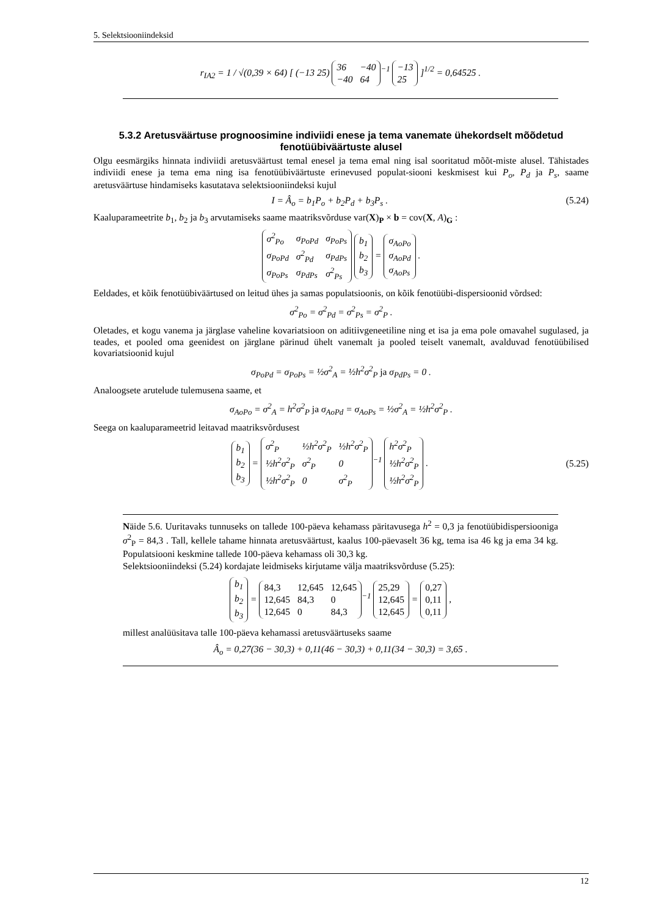5. Selektsiooniindeksid
r<sub>IA2</sub> = 1 / √(0,39 × 64) [ (−13 25)
| 36 | −40 |
| −40 | 64 |
<sup>−1</sup>
| −13 |
| 25 |
]<sup>1/2</sup> = 0,64525 .
5.3.2 Aretusväärtuse prognoosimine indiviidi enese ja tema vanemate ühekordselt mõõdetud fenotüübiväärtuste alusel
Olgu eesmärgiks hinnata indiviidi aretusväärtust temal enesel ja tema emal ning isal sooritatud mõõt-miste alusel. Tähistades indiviidi enese ja tema ema ning isa fenotüübiväärtuste erinevused populat-siooni keskmisest kui P<sub>o</sub>, P<sub>d</sub> ja P<sub>s</sub>, saame aretusväärtuse hindamiseks kasutatava selektsiooniindeksi kujul
I = Â<sub>o</sub> = b<sub>1</sub>P<sub>o</sub> + b<sub>2</sub>P<sub>d</sub> + b<sub>3</sub>P<sub>s</sub> . (5.24)
Kaaluparameetrite b<sub>1</sub>, b<sub>2</sub> ja b<sub>3</sub> arvutamiseks saame maatriksvõrduse var(X)<sub>P</sub> × b = cov(X, A)<sub>G</sub> :
| σ<sup>2</sup><sub>Po</sub> | σ<sub>PoPd</sub> | σ<sub>PoPs</sub> |
| σ<sub>PoPd</sub> | σ<sup>2</sup><sub>Pd</sub> | σ<sub>PdPs</sub> |
| σ<sub>PoPs</sub> | σ<sub>PdPs</sub> | σ<sup>2</sup><sub>Ps</sub> |
| b<sub>1</sub> |
| b<sub>2</sub> |
| b<sub>3</sub> |
=
| σ<sub>AoPo</sub> |
| σ<sub>AoPd</sub> |
| σ<sub>AoPs</sub> |
.
Eeldades, et kõik fenotüübiväärtused on leitud ühes ja samas populatsioonis, on kõik fenotüübi-dispersioonid võrdsed:
σ<sup>2</sup><sub>Po</sub> = σ<sup>2</sup><sub>Pd</sub> = σ<sup>2</sup><sub>Ps</sub> = σ<sup>2</sup><sub>P</sub> .
Oletades, et kogu vanema ja järglase vaheline kovariatsioon on aditiivgeneetiline ning et isa ja ema pole omavahel sugulased, ja teades, et pooled oma geenidest on järglane pärinud ühelt vanemalt ja pooled teiselt vanemalt, avalduvad fenotüübilised kovariatsioonid kujul
σ<sub>PoPd</sub> = σ<sub>PoPs</sub> = ½σ<sup>2</sup><sub>A</sub> = ½h<sup>2</sup>σ<sup>2</sup><sub>P</sub> ja σ<sub>PdPs</sub> = 0 .
Analoogsete arutelude tulemusena saame, et
σ<sub>AoPo</sub> = σ<sup>2</sup><sub>A</sub> = h<sup>2</sup>σ<sup>2</sup><sub>P</sub> ja σ<sub>AoPd</sub> = σ<sub>AoPs</sub> = ½σ<sup>2</sup><sub>A</sub> = ½h<sup>2</sup>σ<sup>2</sup><sub>P</sub> .
Seega on kaaluparameetrid leitavad maatriksvõrdusest
| b<sub>1</sub> |
| b<sub>2</sub> |
| b<sub>3</sub> |
=
| σ<sup>2</sup><sub>P</sub> | ½h<sup>2</sup>σ<sup>2</sup><sub>P</sub> | ½h<sup>2</sup>σ<sup>2</sup><sub>P</sub> |
| ½h<sup>2</sup>σ<sup>2</sup><sub>P</sub> | σ<sup>2</sup><sub>P</sub> | 0 |
| ½h<sup>2</sup>σ<sup>2</sup><sub>P</sub> | 0 | σ<sup>2</sup><sub>P</sub> |
<sup>−1</sup>
| h<sup>2</sup>σ<sup>2</sup><sub>P</sub> |
| ½h<sup>2</sup>σ<sup>2</sup><sub>P</sub> |
| ½h<sup>2</sup>σ<sup>2</sup><sub>P</sub> |
. (5.25)
Näide 5.6. Uuritavaks tunnuseks on tallede 100-päeva kehamass päritavusega h<sup>2</sup> = 0,3 ja fenotüübidispersiooniga σ<sup>2</sup><sub>P</sub> = 84,3 . Tall, kellele tahame hinnata aretusväärtust, kaalus 100-päevaselt 36 kg, tema isa 46 kg ja ema 34 kg. Populatsiooni keskmine tallede 100-päeva kehamass oli 30,3 kg.
Selektsiooniindeksi (5.24) kordajate leidmiseks kirjutame välja maatriksvõrduse (5.25):
| b<sub>1</sub> |
| b<sub>2</sub> |
| b<sub>3</sub> |
=
| 84,3 | 12,645 | 12,645 |
| 12,645 | 84,3 | 0 |
| 12,645 | 0 | 84,3 |
<sup>−1</sup>
| 25,29 |
| 12,645 |
| 12,645 |
=
| 0,27 |
| 0,11 |
| 0,11 |
,
millest analüüsitava talle 100-päeva kehamassi aretusväärtuseks saame
Â<sub>o</sub> = 0,27(36 − 30,3) + 0,11(46 − 30,3) + 0,11(34 − 30,3) = 3,65 .
12